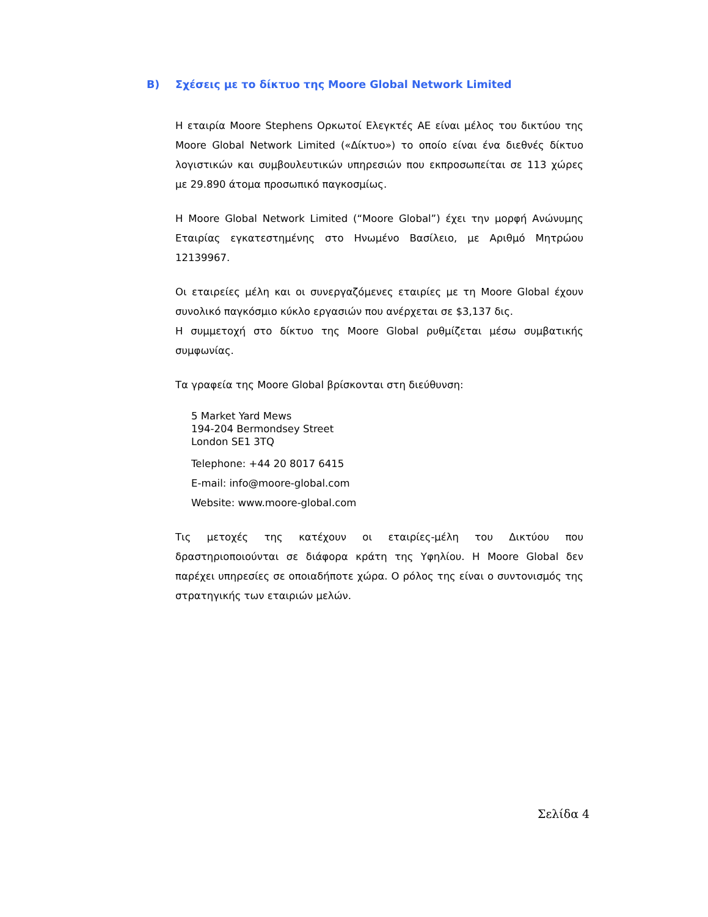B) Σχέσεις με το δίκτυο της Moore Global Network Limited
Η εταιρία Moore Stephens Ορκωτοί Ελεγκτές ΑΕ είναι μέλος του δικτύου της Moore Global Network Limited («Δίκτυο») το οποίο είναι ένα διεθνές δίκτυο λογιστικών και συμβουλευτικών υπηρεσιών που εκπροσωπείται σε 113 χώρες με 29.890 άτομα προσωπικό παγκοσμίως.
Η Moore Global Network Limited (“Moore Global”) έχει την μορφή Ανώνυμης Εταιρίας εγκατεστημένης στο Ηνωμένο Βασίλειο, με Αριθμό Μητρώου 12139967.
Οι εταιρείες μέλη και οι συνεργαζόμενες εταιρίες με τη Moore Global έχουν συνολικό παγκόσμιο κύκλο εργασιών που ανέρχεται σε $3,137 δις.
Η συμμετοχή στο δίκτυο της Moore Global ρυθμίζεται μέσω συμβατικής συμφωνίας.
Τα γραφεία της Moore Global βρίσκονται στη διεύθυνση:
5 Market Yard Mews
194-204 Bermondsey Street
London SE1 3TQ
Telephone: +44 20 8017 6415
E-mail: info@moore-global.com
Website: www.moore-global.com
Τις μετοχές της κατέχουν οι εταιρίες-μέλη του Δικτύου που δραστηριοποιούνται σε διάφορα κράτη της Υφηλίου. Η Moore Global δεν παρέχει υπηρεσίες σε οποιαδήποτε χώρα. Ο ρόλος της είναι ο συντονισμός της στρατηγικής των εταιριών μελών.
Σελίδα 4